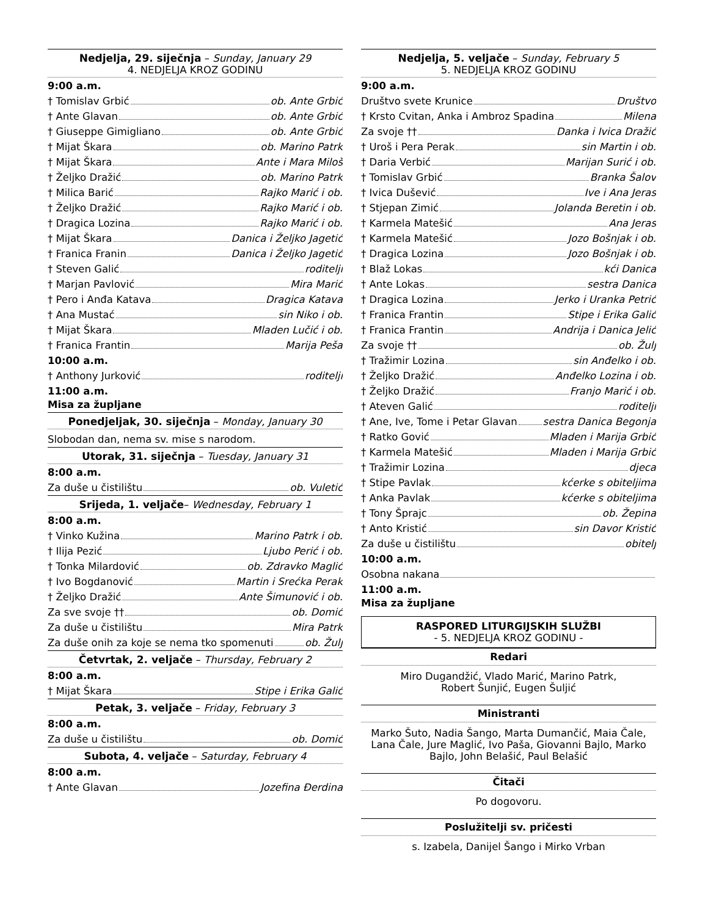Nedjelja, 29. siječnja – Sunday, January 29
4. NEDJELJA KROZ GODINU
9:00 a.m.
† Tomislav Grbić ob. Ante Grbić
† Ante Glavan ob. Ante Grbić
† Giuseppe Gimigliano ob. Ante Grbić
† Mijat Škara ob. Marino Patrk
† Mijat Škara Ante i Mara Miloš
† Željko Dražić ob. Marino Patrk
† Milica Barić Rajko Marić i ob.
† Željko Dražić Rajko Marić i ob.
† Dragica Lozina Rajko Marić i ob.
† Mijat Škara Danica i Željko Jagetić
† Franica Franin Danica i Željko Jagetić
† Steven Galić roditelji
† Marjan Pavlović Mira Marić
† Pero i Anđa Katava Dragica Katava
† Ana Mustać sin Niko i ob.
† Mijat Škara Mladen Lučić i ob.
† Franica Frantin Marija Peša
10:00 a.m.
† Anthony Jurković roditelji
11:00 a.m.
Misa za župljane
Ponedjeljak, 30. siječnja – Monday, January 30
Slobodan dan, nema sv. mise s narodom.
Utorak, 31. siječnja – Tuesday, January 31
8:00 a.m.
Za duše u čistilištu ob. Vuletić
Srijeda, 1. veljače– Wednesday, February 1
8:00 a.m.
† Vinko Kužina Marino Patrk i ob.
† Ilija Pezić Ljubo Perić i ob.
† Tonka Milardović ob. Zdravko Maglić
† Ivo Bogdanović Martin i Srećka Perak
† Željko Dražić Ante Šimunović i ob.
Za sve svoje †† ob. Domić
Za duše u čistilištu Mira Patrk
Za duše onih za koje se nema tko spomenuti ob. Žulj
Četvrtak, 2. veljače – Thursday, February 2
8:00 a.m.
† Mijat Škara Stipe i Erika Galić
Petak, 3. veljače – Friday, February 3
8:00 a.m.
Za duše u čistilištu ob. Domić
Subota, 4. veljače – Saturday, February 4
8:00 a.m.
† Ante Glavan Jozefina Đerdina
Nedjelja, 5. veljače – Sunday, February 5
5. NEDJELJA KROZ GODINU
9:00 a.m.
Društvo svete Krunice Društvo
† Krsto Cvitan, Anka i Ambroz Spadina Milena
Za svoje †† Danka i Ivica Dražić
† Uroš i Pera Perak sin Martin i ob.
† Daria Verbić Marijan Surić i ob.
† Tomislav Grbić Branka Šalov
† Ivica Dušević Ive i Ana Jeras
† Stjepan Zimić Jolanda Beretin i ob.
† Karmela Matešić Ana Jeras
† Karmela Matešić Jozo Bošnjak i ob.
† Dragica Lozina Jozo Bošnjak i ob.
† Blaž Lokas kći Danica
† Ante Lokas sestra Danica
† Dragica Lozina Jerko i Uranka Petrić
† Franica Frantin Stipe i Erika Galić
† Franica Frantin Andrija i Danica Jelić
Za svoje †† ob. Žulj
† Tražimir Lozina sin Anđelko i ob.
† Željko Dražić Anđelko Lozina i ob.
† Željko Dražić Franjo Marić i ob.
† Ateven Galić roditelji
† Ane, Ive, Tome i Petar Glavan sestra Danica Begonja
† Ratko Gović Mladen i Marija Grbić
† Karmela Matešić Mladen i Marija Grbić
† Tražimir Lozina djeca
† Stipe Pavlak kćerke s obiteljima
† Anka Pavlak kćerke s obiteljima
† Tony Šprajc ob. Žepina
† Anto Kristić sin Davor Kristić
Za duše u čistilištu obitelj
10:00 a.m.
Osobna nakana
11:00 a.m.
Misa za župljane
RASPORED LITURGIJSKIH SLUŽBI
- 5. NEDJELJA KROZ GODINU -
Redari
Miro Dugandžić, Vlado Marić, Marino Patrk,
Robert Šunjić, Eugen Šuljić
Ministranti
Marko Šuto, Nadia Šango, Marta Dumančić, Maia Čale, Lana Čale, Jure Maglić, Ivo Paša, Giovanni Bajlo, Marko Bajlo, John Belašić, Paul Belašić
Čitači
Po dogovoru.
Poslužitelji sv. pričesti
s. Izabela, Danijel Šango i Mirko Vrban